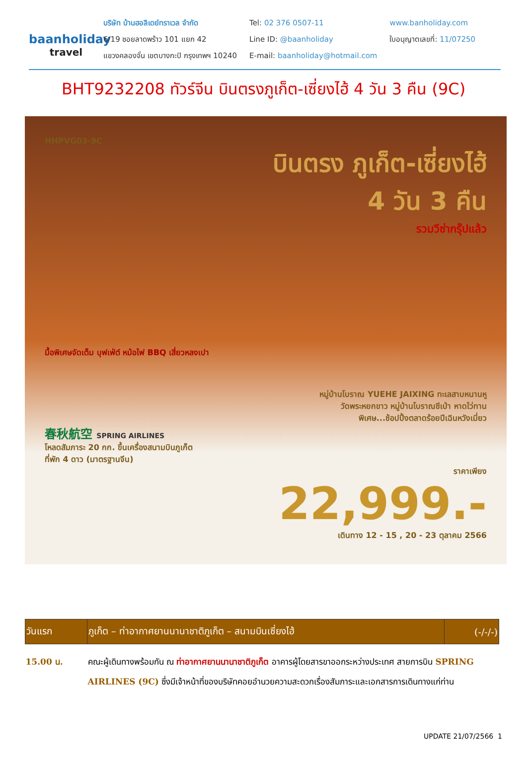baanholiday
travel
บริษัท บ้านฮอลิเดย์ทราเวล จำกัด
6/19 ซอยลาดพร้าว 101 แยก 42
แขวงคลองจั่น เขตบางกะปิ กรุงเทพฯ 10240
Tel: 02 376 0507-11
Line ID: @baanholiday
E-mail: baanholiday@hotmail.com
www.banholiday.com
ใบอนุญาตเลขที่: 11/07250
BHT9232208 ทัวร์จีน บินตรงภูเก็ต-เซี่ยงไฮ้ 4 วัน 3 คืน (9C)
HHPVG03-9C
บินตรง ภูเก็ต-เซี่ยงไฮ้
4 วัน 3 คืน
รวมวีซ่ากรุ๊ปแล้ว
มื้อพิเศษจัดเต็ม บุฟเฟ่ต์ หม้อไฟ BBQ เสี่ยวหลงเปา
หมู่บ้านโบราณ YUEHE JAIXING ทะเลสาบหนานหู
วัดพระหยกขาว หมู่บ้านโบราณชีเป่า หาดไว่ทาน
พิเศษ...ช้อปปิ้งตลาดร้อยปีเฉินหวังเมี่ยว
春秋航空 SPRING AIRLINES
โหลดสัมภาระ 20 กก. ขึ้นเครื่องสนามบินภูเก็ต
ที่พัก 4 ดาว (มาตรฐานจีน)
ราคาเพียง
22,999.-
เดินทาง 12 - 15 , 20 - 23 ตุลาคม 2566
| วันแรก | ภูเก็ต – ท่าอากาศยานนานาชาติภูเก็ต – สนามบินเซี่ยงไฮ้ | (-/-/-) |
| --- | --- | --- |
| 15.00 น. | คณะผู้เดินทางพร้อมกัน ณ ท่าอากาศยานนานาชาติภูเก็ต อาคารผู้โดยสารขาออกระหว่างประเทศ สายการบิน SPRING AIRLINES (9C) ซึ่งมีเจ้าหน้าที่ของบริษัทคอยอำนวยความสะดวกเรื่องสัมภาระและเอกสารการเดินทางแก่ท่าน | |
UPDATE 21/07/2566 1